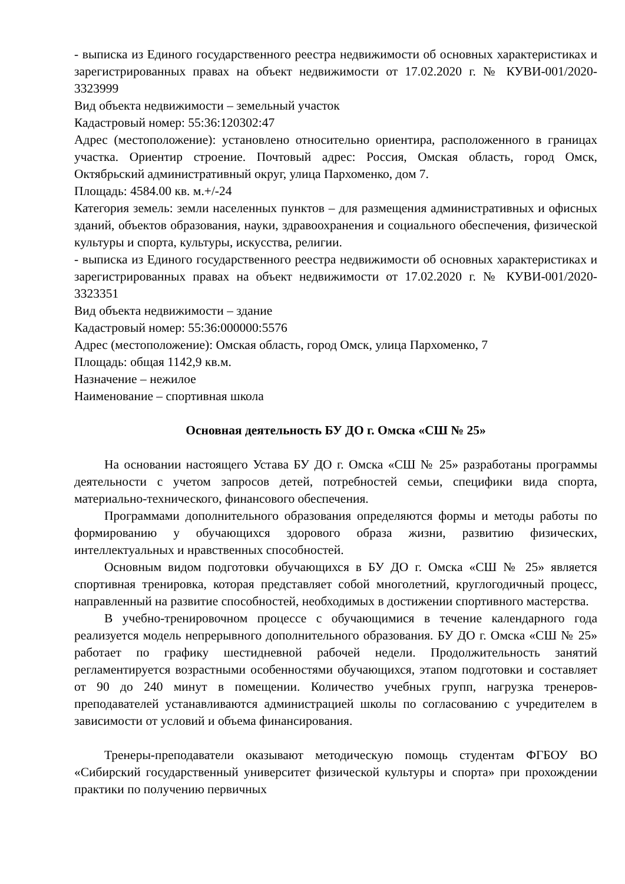- выписка из Единого государственного реестра недвижимости об основных характеристиках и зарегистрированных правах на объект недвижимости от 17.02.2020 г. № КУВИ-001/2020-3323999
Вид объекта недвижимости – земельный участок
Кадастровый номер: 55:36:120302:47
Адрес (местоположение): установлено относительно ориентира, расположенного в границах участка. Ориентир строение. Почтовый адрес: Россия, Омская область, город Омск, Октябрьский административный округ, улица Пархоменко, дом 7.
Площадь: 4584.00 кв. м.+/-24
Категория земель: земли населенных пунктов – для размещения административных и офисных зданий, объектов образования, науки, здравоохранения и социального обеспечения, физической культуры и спорта, культуры, искусства, религии.
- выписка из Единого государственного реестра недвижимости об основных характеристиках и зарегистрированных правах на объект недвижимости от 17.02.2020 г. № КУВИ-001/2020-3323351
Вид объекта недвижимости – здание
Кадастровый номер: 55:36:000000:5576
Адрес (местоположение): Омская область, город Омск, улица Пархоменко, 7
Площадь: общая 1142,9 кв.м.
Назначение – нежилое
Наименование – спортивная школа
Основная деятельность БУ ДО г. Омска «СШ № 25»
На основании настоящего Устава БУ ДО г. Омска «СШ № 25» разработаны программы деятельности с учетом запросов детей, потребностей семьи, специфики вида спорта, материально-технического, финансового обеспечения.
Программами дополнительного образования определяются формы и методы работы по формированию у обучающихся здорового образа жизни, развитию физических, интеллектуальных и нравственных способностей.
Основным видом подготовки обучающихся в БУ ДО г. Омска «СШ № 25» является спортивная тренировка, которая представляет собой многолетний, круглогодичный процесс, направленный на развитие способностей, необходимых в достижении спортивного мастерства.
В учебно-тренировочном процессе с обучающимися в течение календарного года реализуется модель непрерывного дополнительного образования. БУ ДО г. Омска «СШ № 25» работает по графику шестидневной рабочей недели. Продолжительность занятий регламентируется возрастными особенностями обучающихся, этапом подготовки и составляет от 90 до 240 минут в помещении. Количество учебных групп, нагрузка тренеров-преподавателей устанавливаются администрацией школы по согласованию с учредителем в зависимости от условий и объема финансирования.
Тренеры-преподаватели оказывают методическую помощь студентам ФГБОУ ВО «Сибирский государственный университет физической культуры и спорта» при прохождении практики по получению первичных